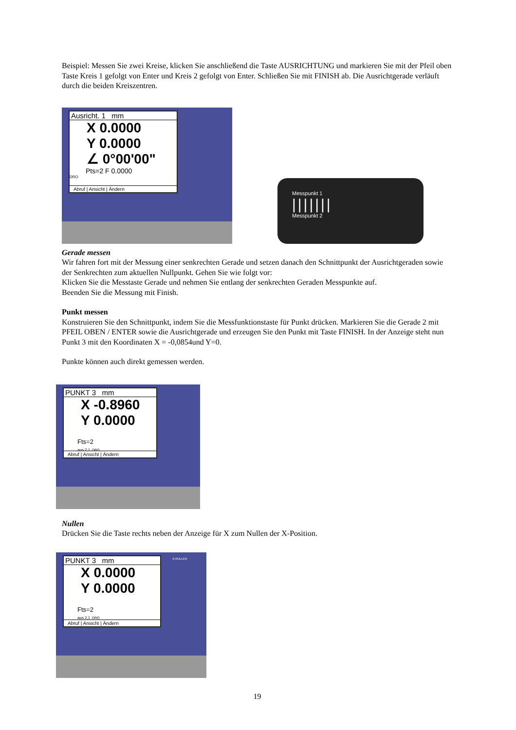Beispiel: Messen Sie zwei Kreise, klicken Sie anschließend die Taste AUSRICHTUNG und markieren Sie mit der Pfeil oben Taste Kreis 1 gefolgt von Enter und Kreis 2 gefolgt von Enter. Schließen Sie mit FINISH ab. Die Ausrichtgerade verläuft durch die beiden Kreiszentren.
Ausricht. 1 mm
X 0.0000
Y 0.0000
∠ 0°00'00"
Pts=2 F 0.0000
DRO
Abruf | Ansicht | Ändern
Messpunkt 1
|||||||
Messpunkt 2
Gerade messen
Wir fahren fort mit der Messung einer senkrechten Gerade und setzen danach den Schnittpunkt der Ausrichtgeraden sowie der Senkrechten zum aktuellen Nullpunkt. Gehen Sie wie folgt vor:
Klicken Sie die Messtaste Gerade und nehmen Sie entlang der senkrechten Geraden Messpunkte auf.
Beenden Sie die Messung mit Finish.
Punkt messen
Konstruieren Sie den Schnittpunkt, indem Sie die Messfunktionstaste für Punkt drücken. Markieren Sie die Gerade 2 mit PFEIL OBEN / ENTER sowie die Ausrichtgerade und erzeugen Sie den Punkt mit Taste FINISH. In der Anzeige steht nun Punkt 3 mit den Koordinaten X = -0,0854und Y=0.
Punkte können auch direkt gemessen werden.
PUNKT 3 mm
X -0.8960
Y 0.0000
Fts=2
aus 2,1 DRO
Abruf | Ansicht | Ändern
Nullen
Drücken Sie die Taste rechts neben der Anzeige für X zum Nullen der X-Position.
X-NULLEN
PUNKT 3 mm
X 0.0000
Y 0.0000
Fts=2
aus 2,1 DRO
Abruf | Ansicht | Ändern
19